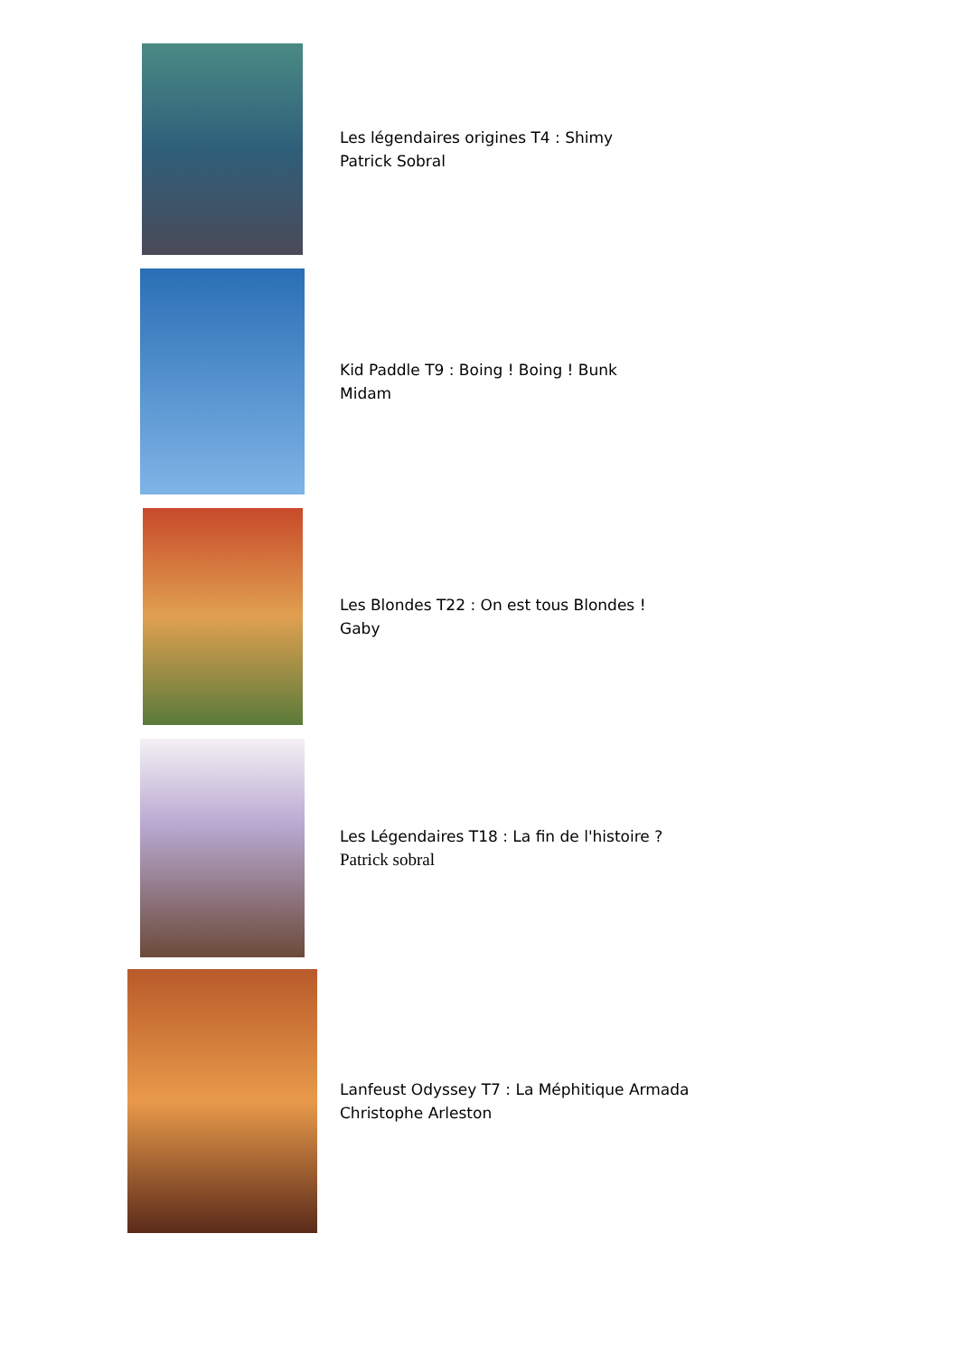Les légendaires origines T4 : Shimy
Patrick Sobral
Kid Paddle T9 : Boing ! Boing ! Bunk
Midam
Les Blondes T22 : On est tous Blondes !
Gaby
Les Légendaires T18 : La fin de l'histoire ?
Patrick sobral
Lanfeust Odyssey T7 : La Méphitique Armada
Christophe Arleston